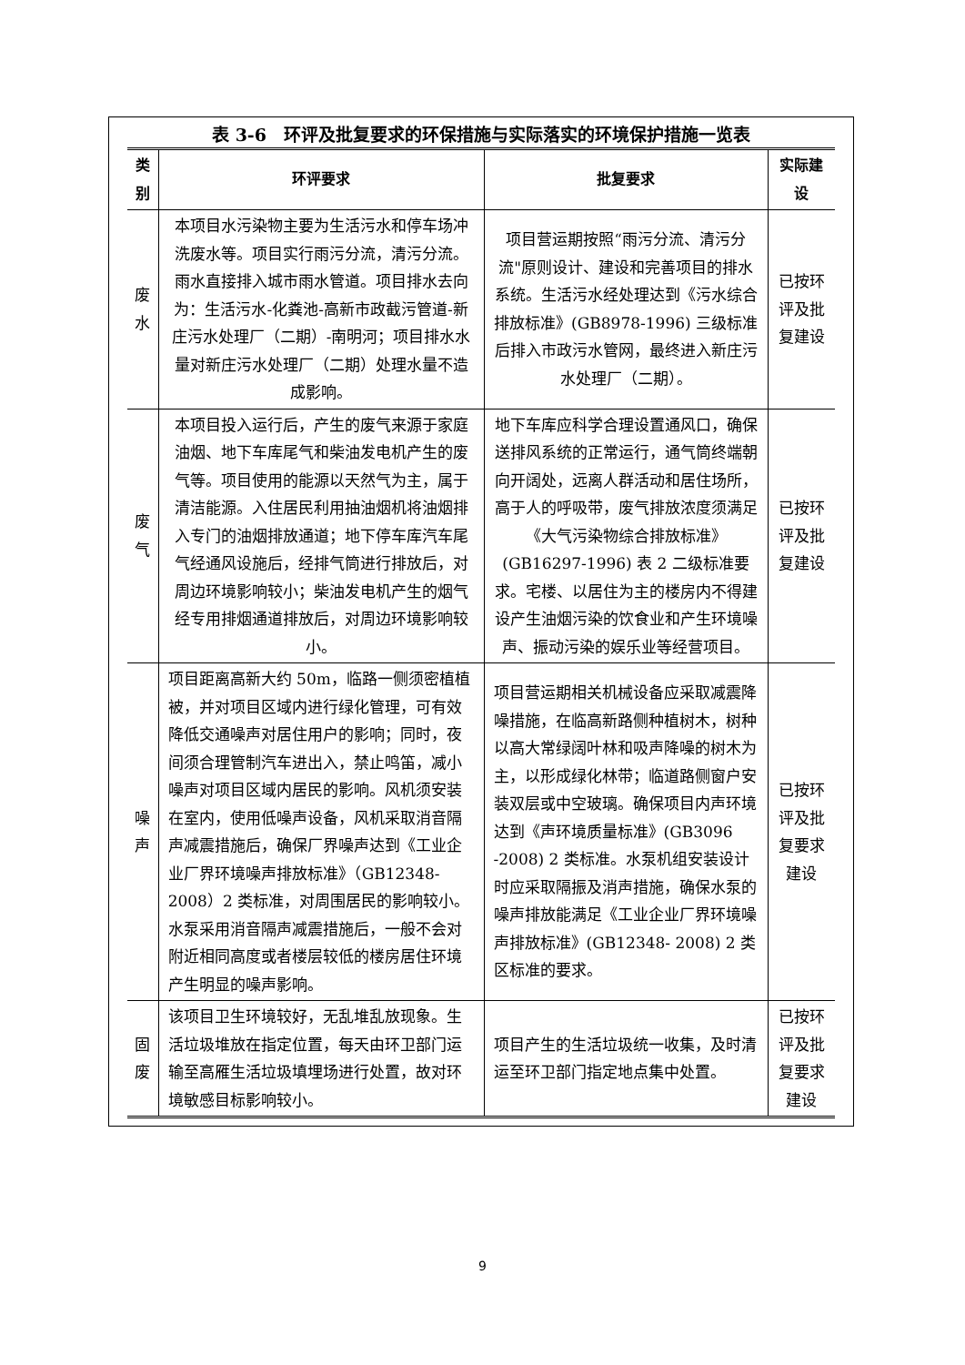表 3-6　环评及批复要求的环保措施与实际落实的环境保护措施一览表
| 类别 | 环评要求 | 批复要求 | 实际建设 |
| --- | --- | --- | --- |
| 废水 | 本项目水污染物主要为生活污水和停车场冲洗废水等。项目实行雨污分流，清污分流。雨水直接排入城市雨水管道。项目排水去向为：生活污水-化粪池-高新市政截污管道-新庄污水处理厂（二期）-南明河；项目排水水量对新庄污水处理厂（二期）处理水量不造成影响。 | 项目营运期按照“雨污分流、清污分流"原则设计、建设和完善项目的排水系统。生活污水经处理达到《污水综合排放标准》(GB8978-1996) 三级标准后排入市政污水管网，最终进入新庄污水处理厂（二期）。 | 已按环评及批复建设 |
| 废气 | 本项目投入运行后，产生的废气来源于家庭油烟、地下车库尾气和柴油发电机产生的废气等。项目使用的能源以天然气为主，属于清洁能源。入住居民利用抽油烟机将油烟排入专门的油烟排放通道；地下停车库汽车尾气经通风设施后，经排气筒进行排放后，对周边环境影响较小；柴油发电机产生的烟气经专用排烟通道排放后，对周边环境影响较小。 | 地下车库应科学合理设置通风口，确保送排风系统的正常运行，通气筒终端朝向开阔处，远离人群活动和居住场所，高于人的呼吸带，废气排放浓度须满足《大气污染物综合排放标准》(GB16297-1996) 表 2 二级标准要求。宅楼、以居住为主的楼房内不得建设产生油烟污染的饮食业和产生环境噪声、振动污染的娱乐业等经营项目。 | 已按环评及批复建设 |
| 噪声 | 项目距离高新大约 50m，临路一侧须密植植被，并对项目区域内进行绿化管理，可有效降低交通噪声对居住用户的影响；同时，夜间须合理管制汽车进出入，禁止鸣笛，减小噪声对项目区域内居民的影响。风机须安装在室内，使用低噪声设备，风机采取消音隔声减震措施后，确保厂界噪声达到《工业企业厂界环境噪声排放标准》（GB12348-2008）2 类标准，对周围居民的影响较小。水泵采用消音隔声减震措施后，一般不会对附近相同高度或者楼层较低的楼房居住环境产生明显的噪声影响。 | 项目营运期相关机械设备应采取减震降噪措施，在临高新路侧种植树木，树种以高大常绿阔叶林和吸声降噪的树木为主，以形成绿化林带；临道路侧窗户安装双层或中空玻璃。确保项目内声环境达到《声环境质量标准》(GB3096 -2008) 2 类标准。水泵机组安装设计时应采取隔振及消声措施，确保水泵的噪声排放能满足《工业企业厂界环境噪声排放标准》(GB12348- 2008) 2 类区标准的要求。 | 已按环评及批复要求建设 |
| 固废 | 该项目卫生环境较好，无乱堆乱放现象。生活垃圾堆放在指定位置，每天由环卫部门运输至高雁生活垃圾填埋场进行处置，故对环境敏感目标影响较小。 | 项目产生的生活垃圾统一收集，及时清运至环卫部门指定地点集中处置。 | 已按环评及批复要求建设 |
9